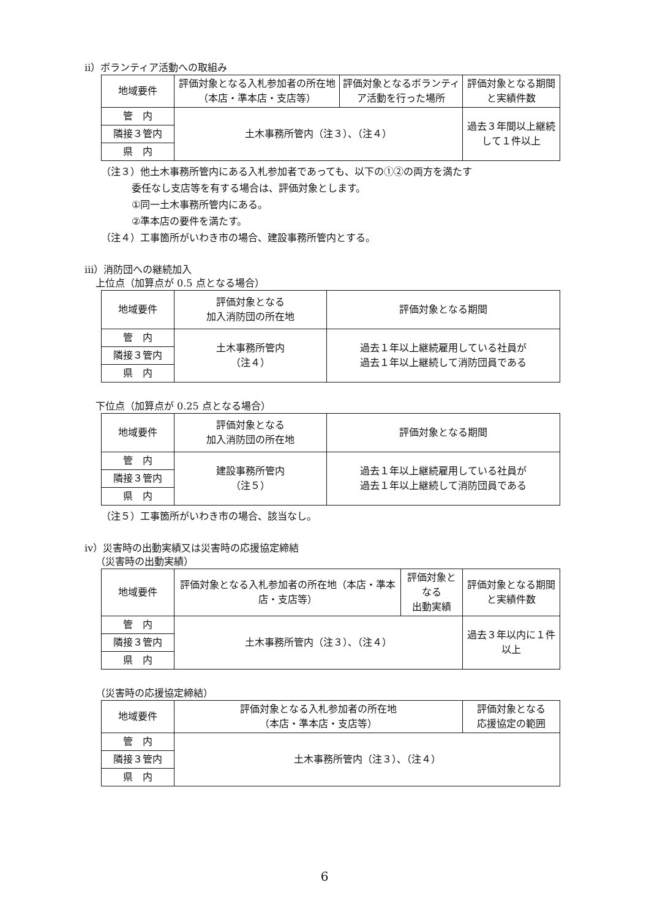ⅱ）ボランティア活動への取組み
| 地域要件 | 評価対象となる入札参加者の所在地（本店・準本店・支店等） | 評価対象となるボランティア活動を行った場所 | 評価対象となる期間と実績件数 |
| --- | --- | --- | --- |
| 管 内 | 土木事務所管内（注３）、（注４） | | 過去３年間以上継続して１件以上 |
| 隣接３管内 | | | |
| 県 内 | | | |
（注３）他土木事務所管内にある入札参加者であっても、以下の①②の両方を満たす
委任なし支店等を有する場合は、評価対象とします。
①同一土木事務所管内にある。
②準本店の要件を満たす。
（注４）工事箇所がいわき市の場合、建設事務所管内とする。
ⅲ）消防団への継続加入
上位点（加算点が 0.5 点となる場合）
| 地域要件 | 評価対象となる 加入消防団の所在地 | 評価対象となる期間 |
| --- | --- | --- |
| 管 内 | 土木事務所管内 （注４） | 過去１年以上継続雇用している社員が 過去１年以上継続して消防団員である |
| 隣接３管内 | | |
| 県 内 | | |
下位点（加算点が 0.25 点となる場合）
| 地域要件 | 評価対象となる 加入消防団の所在地 | 評価対象となる期間 |
| --- | --- | --- |
| 管 内 | 建設事務所管内 （注５） | 過去１年以上継続雇用している社員が 過去１年以上継続して消防団員である |
| 隣接３管内 | | |
| 県 内 | | |
（注５）工事箇所がいわき市の場合、該当なし。
ⅳ）災害時の出動実績又は災害時の応援協定締結
（災害時の出動実績）
| 地域要件 | 評価対象となる入札参加者の所在地（本店・準本店・支店等） | 評価対象となる 出動実績 | 評価対象となる期間と実績件数 |
| --- | --- | --- | --- |
| 管 内 | 土木事務所管内（注３）、（注４） | | 過去３年以内に１件以上 |
| 隣接３管内 | | | |
| 県 内 | | | |
（災害時の応援協定締結）
| 地域要件 | 評価対象となる入札参加者の所在地 （本店・準本店・支店等） | 評価対象となる 応援協定の範囲 |
| --- | --- | --- |
| 管 内 | 土木事務所管内（注３）、（注４） | |
| 隣接３管内 | | |
| 県 内 | | |
6